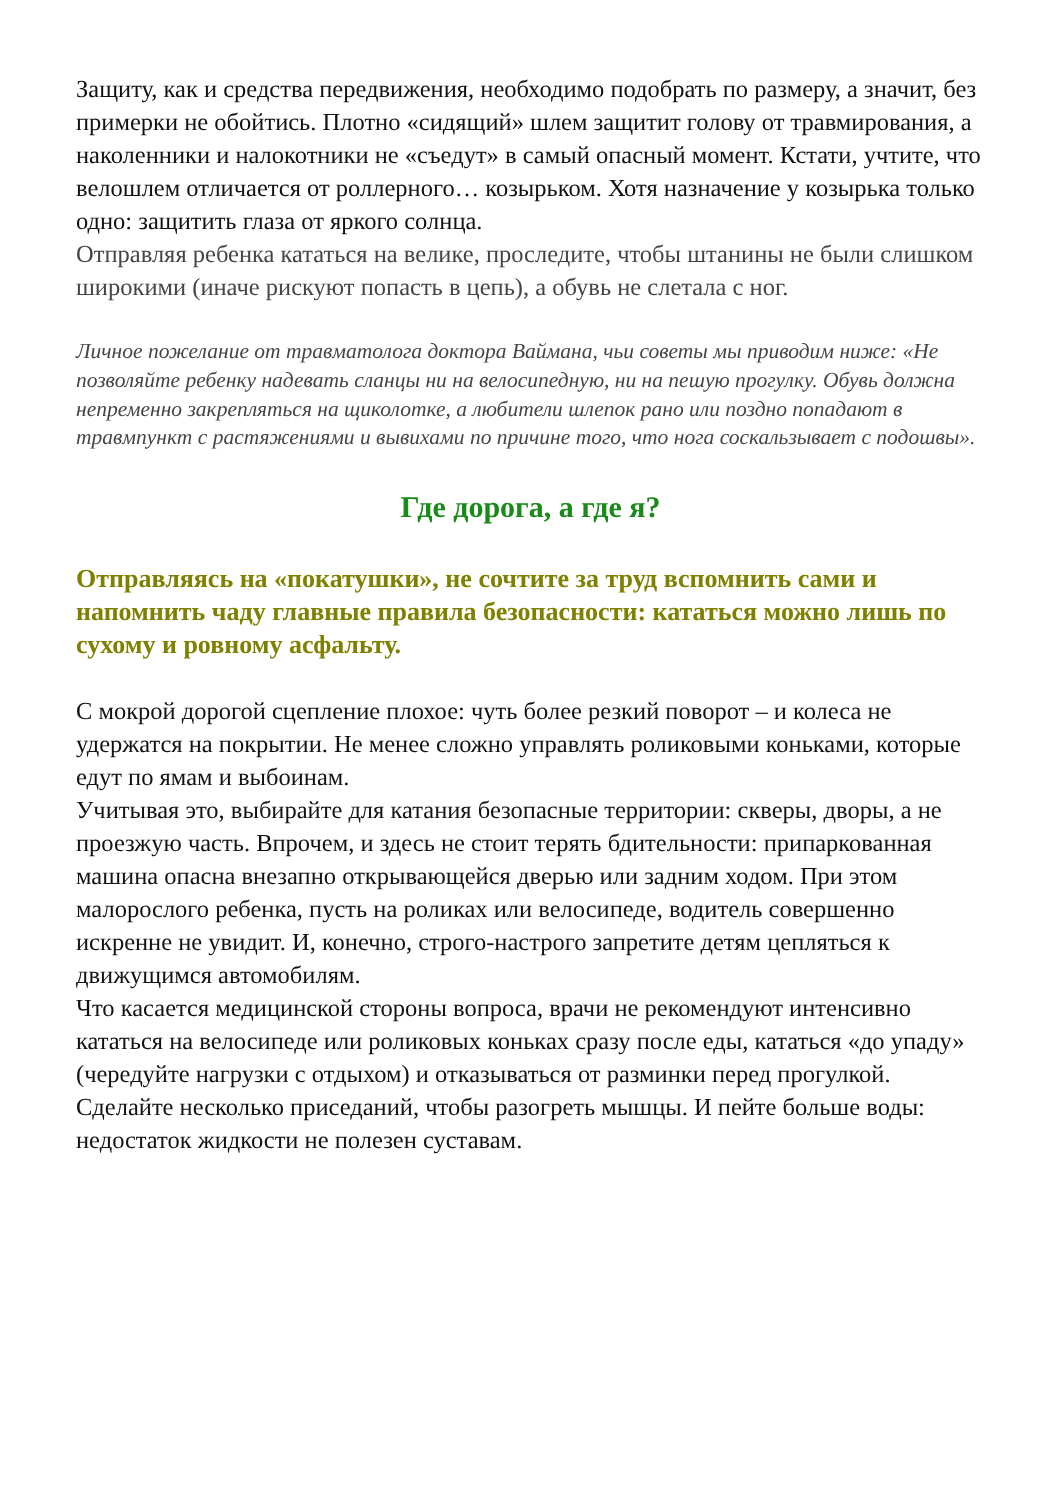Защиту, как и средства передвижения, необходимо подобрать по размеру, а значит, без примерки не обойтись. Плотно «сидящий» шлем защитит голову от травмирования, а наколенники и налокотники не «съедут» в самый опасный момент. Кстати, учтите, что велошлем отличается от роллерного… козырьком. Хотя назначение у козырька только одно: защитить глаза от яркого солнца.
Отправляя ребенка кататься на велике, проследите, чтобы штанины не были слишком широкими (иначе рискуют попасть в цепь), а обувь не слетала с ног.
Личное пожелание от травматолога доктора Ваймана, чьи советы мы приводим ниже: «Не позволяйте ребенку надевать сланцы ни на велосипедную, ни на пешую прогулку. Обувь должна непременно закрепляться на щиколотке, а любители шлепок рано или поздно попадают в травмпункт с растяжениями и вывихами по причине того, что нога соскальзывает с подошвы».
Где дорога, а где я?
Отправляясь на «покатушки», не сочтите за труд вспомнить сами и напомнить чаду главные правила безопасности: кататься можно лишь по сухому и ровному асфальту.
С мокрой дорогой сцепление плохое: чуть более резкий поворот – и колеса не удержатся на покрытии. Не менее сложно управлять роликовыми коньками, которые едут по ямам и выбоинам.
Учитывая это, выбирайте для катания безопасные территории: скверы, дворы, а не проезжую часть. Впрочем, и здесь не стоит терять бдительности: припаркованная машина опасна внезапно открывающейся дверью или задним ходом. При этом малорослого ребенка, пусть на роликах или велосипеде, водитель совершенно искренне не увидит. И, конечно, строго-настрого запретите детям цепляться к движущимся автомобилям.
Что касается медицинской стороны вопроса, врачи не рекомендуют интенсивно кататься на велосипеде или роликовых коньках сразу после еды, кататься «до упаду» (чередуйте нагрузки с отдыхом) и отказываться от разминки перед прогулкой. Сделайте несколько приседаний, чтобы разогреть мышцы. И пейте больше воды: недостаток жидкости не полезен суставам.